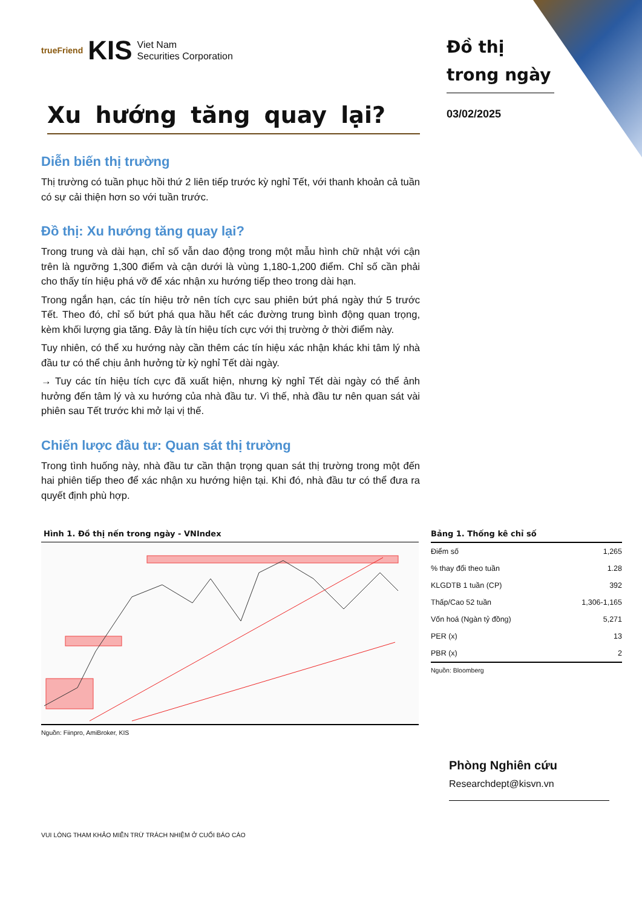trueFriend KIS Viet Nam
Securities Corporation
Xu hướng tăng quay lại?
Diễn biến thị trường
Thị trường có tuần phục hồi thứ 2 liên tiếp trước kỳ nghỉ Tết, với thanh khoản cả tuần có sự cải thiện hơn so với tuần trước.
Đồ thị: Xu hướng tăng quay lại?
Trong trung và dài hạn, chỉ số vẫn dao động trong một mẫu hình chữ nhật với cận trên là ngưỡng 1,300 điểm và cận dưới là vùng 1,180-1,200 điểm. Chỉ số cần phải cho thấy tín hiệu phá vỡ để xác nhận xu hướng tiếp theo trong dài hạn.
Trong ngắn hạn, các tín hiệu trở nên tích cực sau phiên bứt phá ngày thứ 5 trước Tết. Theo đó, chỉ số bứt phá qua hầu hết các đường trung bình động quan trọng, kèm khối lượng gia tăng. Đây là tín hiệu tích cực với thị trường ở thời điểm này.
Tuy nhiên, có thể xu hướng này cần thêm các tín hiệu xác nhận khác khi tâm lý nhà đầu tư có thể chịu ảnh hưởng từ kỳ nghỉ Tết dài ngày.
→ Tuy các tín hiệu tích cực đã xuất hiện, nhưng kỳ nghỉ Tết dài ngày có thể ảnh hưởng đến tâm lý và xu hướng của nhà đầu tư. Vì thế, nhà đầu tư nên quan sát vài phiên sau Tết trước khi mở lại vị thế.
Chiến lược đầu tư: Quan sát thị trường
Trong tình huống này, nhà đầu tư cần thận trọng quan sát thị trường trong một đến hai phiên tiếp theo để xác nhận xu hướng hiện tại. Khi đó, nhà đầu tư có thể đưa ra quyết định phù hợp.
Đồ thị trong ngày
03/02/2025
Hình 1. Đồ thị nến trong ngày - VNIndex
Nguồn: Fiinpro, AmiBroker, KIS
Bảng 1. Thống kê chỉ số
| Điểm số | 1,265 |
| % thay đổi theo tuần | 1.28 |
| KLGDTB 1 tuần (CP) | 392 |
| Thấp/Cao 52 tuần | 1,306-1,165 |
| Vốn hoá (Ngàn tỷ đồng) | 5,271 |
| PER (x) | 13 |
| PBR (x) | 2 |
Nguồn: Bloomberg
Phòng Nghiên cứu
Researchdept@kisvn.vn
VUI LÒNG THAM KHẢO MIỄN TRỪ TRÁCH NHIỆM Ở CUỐI BÁO CÁO